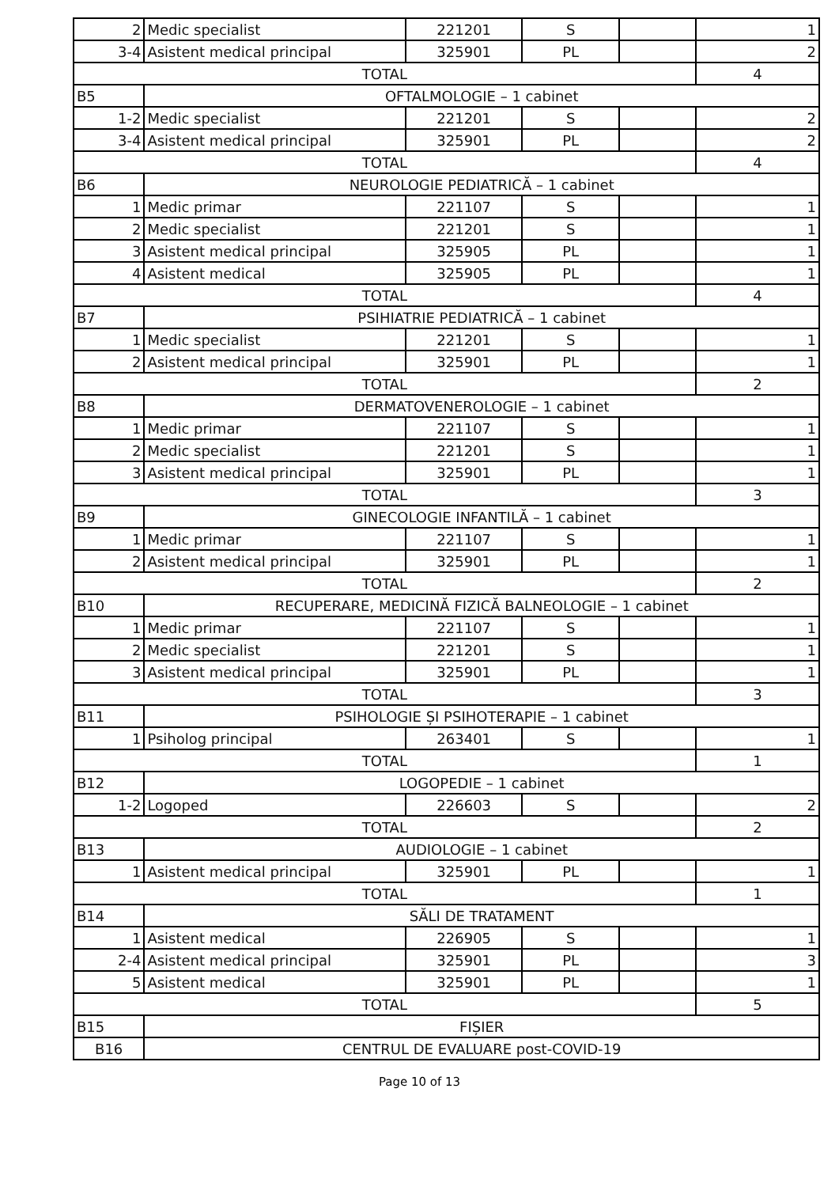| 2 | Medic specialist | 221201 | S | | 1 |
| 3-4 | Asistent medical principal | 325901 | PL | | 2 |
| TOTAL | | | | | 4 |
| B5 | OFTALMOLOGIE – 1 cabinet | | | | |
| 1-2 | Medic specialist | 221201 | S | | 2 |
| 3-4 | Asistent medical principal | 325901 | PL | | 2 |
| TOTAL | | | | | 4 |
| B6 | NEUROLOGIE PEDIATRICĂ – 1 cabinet | | | | |
| 1 | Medic primar | 221107 | S | | 1 |
| 2 | Medic specialist | 221201 | S | | 1 |
| 3 | Asistent medical principal | 325905 | PL | | 1 |
| 4 | Asistent medical | 325905 | PL | | 1 |
| TOTAL | | | | | 4 |
| B7 | PSIHIATRIE PEDIATRICĂ – 1 cabinet | | | | |
| 1 | Medic specialist | 221201 | S | | 1 |
| 2 | Asistent medical principal | 325901 | PL | | 1 |
| TOTAL | | | | | 2 |
| B8 | DERMATOVENEROLOGIE – 1 cabinet | | | | |
| 1 | Medic primar | 221107 | S | | 1 |
| 2 | Medic specialist | 221201 | S | | 1 |
| 3 | Asistent medical principal | 325901 | PL | | 1 |
| TOTAL | | | | | 3 |
| B9 | GINECOLOGIE INFANTILĂ – 1 cabinet | | | | |
| 1 | Medic primar | 221107 | S | | 1 |
| 2 | Asistent medical principal | 325901 | PL | | 1 |
| TOTAL | | | | | 2 |
| B10 | RECUPERARE, MEDICINĂ FIZICĂ BALNEOLOGIE – 1 cabinet | | | | |
| 1 | Medic primar | 221107 | S | | 1 |
| 2 | Medic specialist | 221201 | S | | 1 |
| 3 | Asistent medical principal | 325901 | PL | | 1 |
| TOTAL | | | | | 3 |
| B11 | PSIHOLOGIE ȘI PSIHOTERAPIE – 1 cabinet | | | | |
| 1 | Psiholog principal | 263401 | S | | 1 |
| TOTAL | | | | | 1 |
| B12 | LOGOPEDIE – 1 cabinet | | | | |
| 1-2 | Logoped | 226603 | S | | 2 |
| TOTAL | | | | | 2 |
| B13 | AUDIOLOGIE – 1 cabinet | | | | |
| 1 | Asistent medical principal | 325901 | PL | | 1 |
| TOTAL | | | | | 1 |
| B14 | SĂLI DE TRATAMENT | | | | |
| 1 | Asistent medical | 226905 | S | | 1 |
| 2-4 | Asistent medical principal | 325901 | PL | | 3 |
| 5 | Asistent medical | 325901 | PL | | 1 |
| TOTAL | | | | | 5 |
| B15 | FIȘIER | | | | |
| B16 | CENTRUL DE EVALUARE post-COVID-19 | | | | |
Page 10 of 13